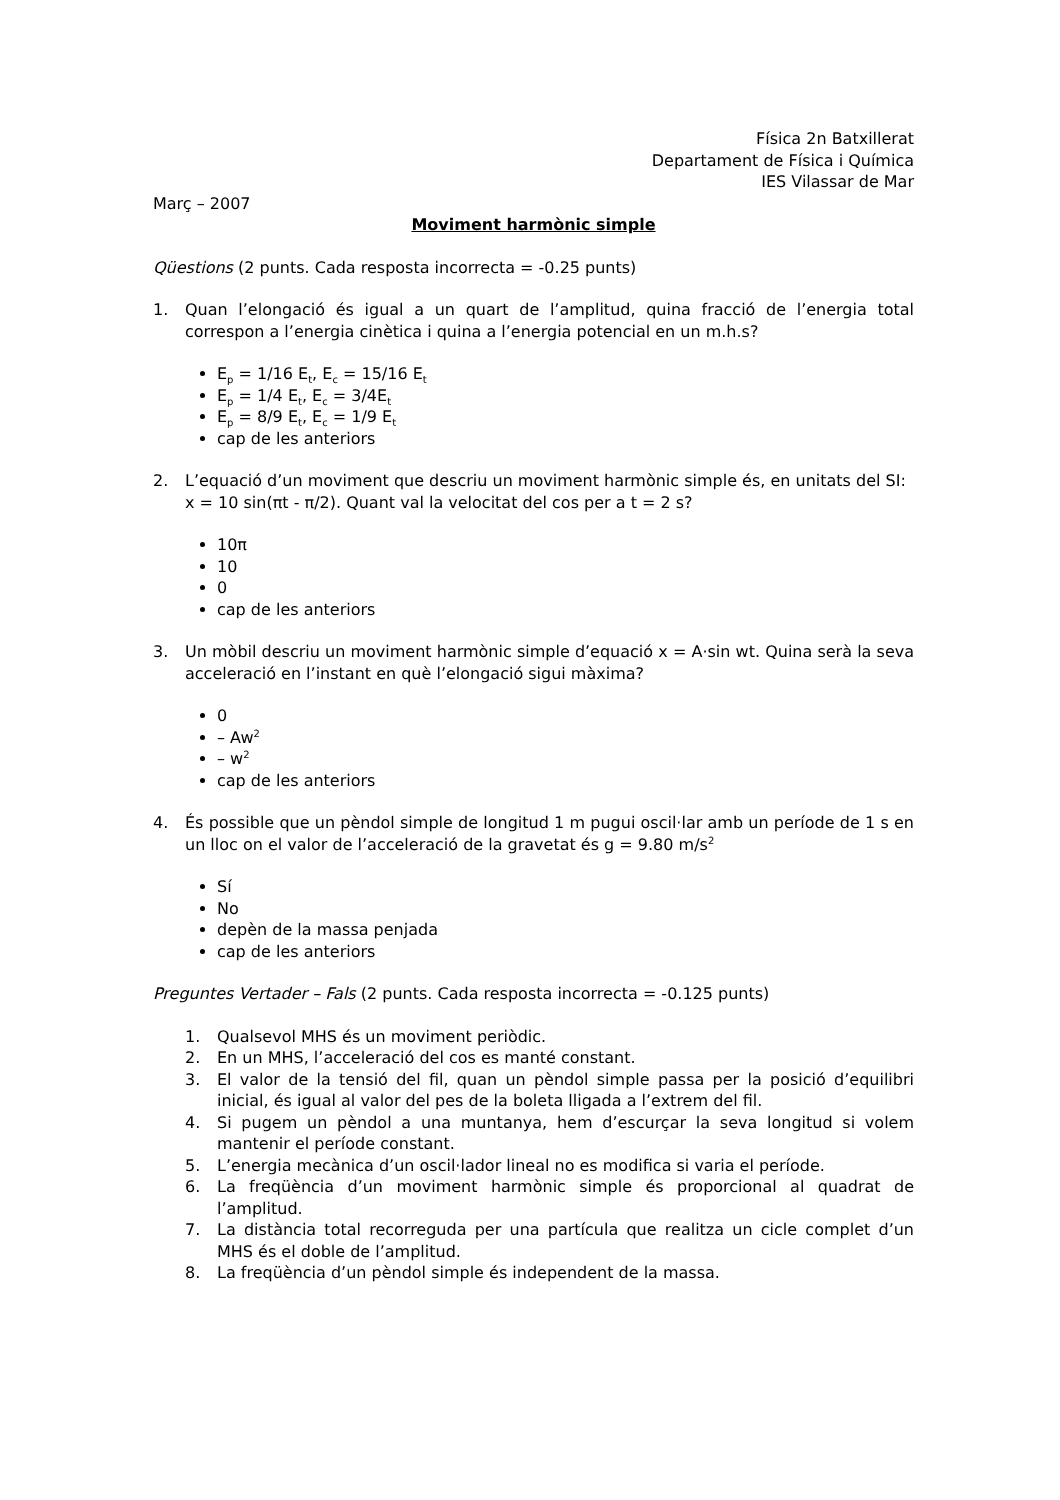Física 2n Batxillerat
Departament de Física i Química
IES Vilassar de Mar
Març – 2007
Moviment harmònic simple
Qüestions (2 punts. Cada resposta incorrecta = -0.25 punts)
1. Quan l’elongació és igual a un quart de l’amplitud, quina fracció de l’energia total correspon a l’energia cinètica i quina a l’energia potencial en un m.h.s?
E<sub>p</sub> = 1/16 E<sub>t</sub>, E<sub>c</sub> = 15/16 E<sub>t</sub>
E<sub>p</sub> = 1/4 E<sub>t</sub>, E<sub>c</sub> = 3/4E<sub>t</sub>
E<sub>p</sub> = 8/9 E<sub>t</sub>, E<sub>c</sub> = 1/9 E<sub>t</sub>
cap de les anteriors
2. L’equació d’un moviment que descriu un moviment harmònic simple és, en unitats del SI:
x = 10 sin(πt - π/2). Quant val la velocitat del cos per a t = 2 s?
10π
10
0
cap de les anteriors
3. Un mòbil descriu un moviment harmònic simple d’equació x = A·sin wt. Quina serà la seva acceleració en l’instant en què l’elongació sigui màxima?
0
– Aw<sup>2</sup>
– w<sup>2</sup>
cap de les anteriors
4. És possible que un pèndol simple de longitud 1 m pugui oscil·lar amb un període de 1 s en un lloc on el valor de l’acceleració de la gravetat és g = 9.80 m/s<sup>2</sup>
Sí
No
depèn de la massa penjada
cap de les anteriors
Preguntes Vertader – Fals (2 punts. Cada resposta incorrecta = -0.125 punts)
1. Qualsevol MHS és un moviment periòdic.
2. En un MHS, l’acceleració del cos es manté constant.
3. El valor de la tensió del fil, quan un pèndol simple passa per la posició d’equilibri inicial, és igual al valor del pes de la boleta lligada a l’extrem del fil.
4. Si pugem un pèndol a una muntanya, hem d’escurçar la seva longitud si volem mantenir el període constant.
5. L’energia mecànica d’un oscil·lador lineal no es modifica si varia el període.
6. La freqüència d’un moviment harmònic simple és proporcional al quadrat de l’amplitud.
7. La distància total recorreguda per una partícula que realitza un cicle complet d’un MHS és el doble de l’amplitud.
8. La freqüència d’un pèndol simple és independent de la massa.